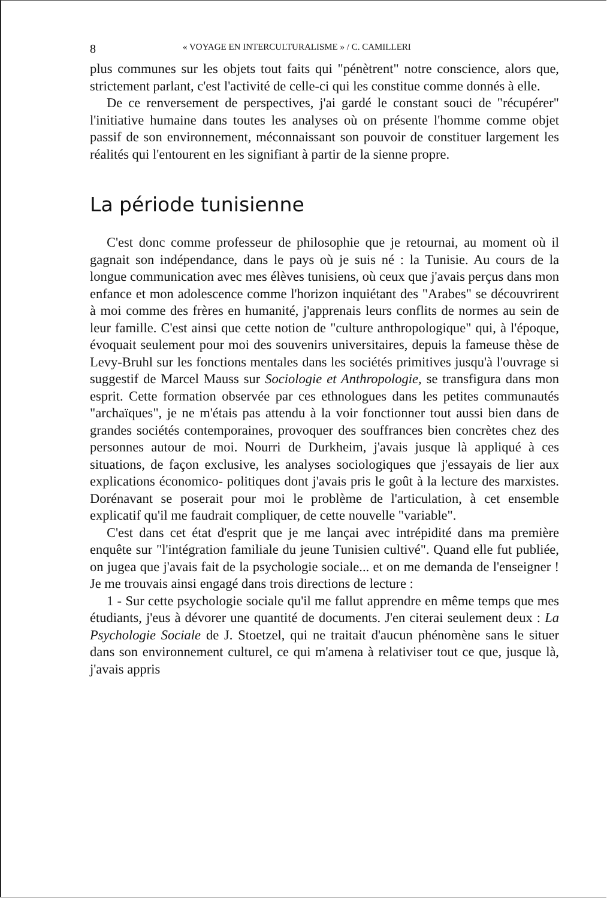8 « VOYAGE EN INTERCULTURALISME » / C. CAMILLERI
plus communes sur les objets tout faits qui "pénètrent" notre conscience, alors que, strictement parlant, c'est l'activité de celle-ci qui les constitue comme donnés à elle.
De ce renversement de perspectives, j'ai gardé le constant souci de "récupérer" l'initiative humaine dans toutes les analyses où on présente l'homme comme objet passif de son environnement, méconnaissant son pouvoir de constituer largement les réalités qui l'entourent en les signifiant à partir de la sienne propre.
La période tunisienne
C'est donc comme professeur de philosophie que je retournai, au moment où il gagnait son indépendance, dans le pays où je suis né : la Tunisie. Au cours de la longue communication avec mes élèves tunisiens, où ceux que j'avais perçus dans mon enfance et mon adolescence comme l'horizon inquiétant des "Arabes" se découvrirent à moi comme des frères en humanité, j'apprenais leurs conflits de normes au sein de leur famille. C'est ainsi que cette notion de "culture anthropologique" qui, à l'époque, évoquait seulement pour moi des souvenirs universitaires, depuis la fameuse thèse de Levy-Bruhl sur les fonctions mentales dans les sociétés primitives jusqu'à l'ouvrage si suggestif de Marcel Mauss sur Sociologie et Anthropologie, se transfigura dans mon esprit. Cette formation observée par ces ethnologues dans les petites communautés "archaïques", je ne m'étais pas attendu à la voir fonctionner tout aussi bien dans de grandes sociétés contemporaines, provoquer des souffrances bien concrètes chez des personnes autour de moi. Nourri de Durkheim, j'avais jusque là appliqué à ces situations, de façon exclusive, les analyses sociologiques que j'essayais de lier aux explications économico- politiques dont j'avais pris le goût à la lecture des marxistes. Dorénavant se poserait pour moi le problème de l'articulation, à cet ensemble explicatif qu'il me faudrait compliquer, de cette nouvelle "variable".
C'est dans cet état d'esprit que je me lançai avec intrépidité dans ma première enquête sur "l'intégration familiale du jeune Tunisien cultivé". Quand elle fut publiée, on jugea que j'avais fait de la psychologie sociale... et on me demanda de l'enseigner ! Je me trouvais ainsi engagé dans trois directions de lecture :
1 - Sur cette psychologie sociale qu'il me fallut apprendre en même temps que mes étudiants, j'eus à dévorer une quantité de documents. J'en citerai seulement deux : La Psychologie Sociale de J. Stoetzel, qui ne traitait d'aucun phénomène sans le situer dans son environnement culturel, ce qui m'amena à relativiser tout ce que, jusque là, j'avais appris